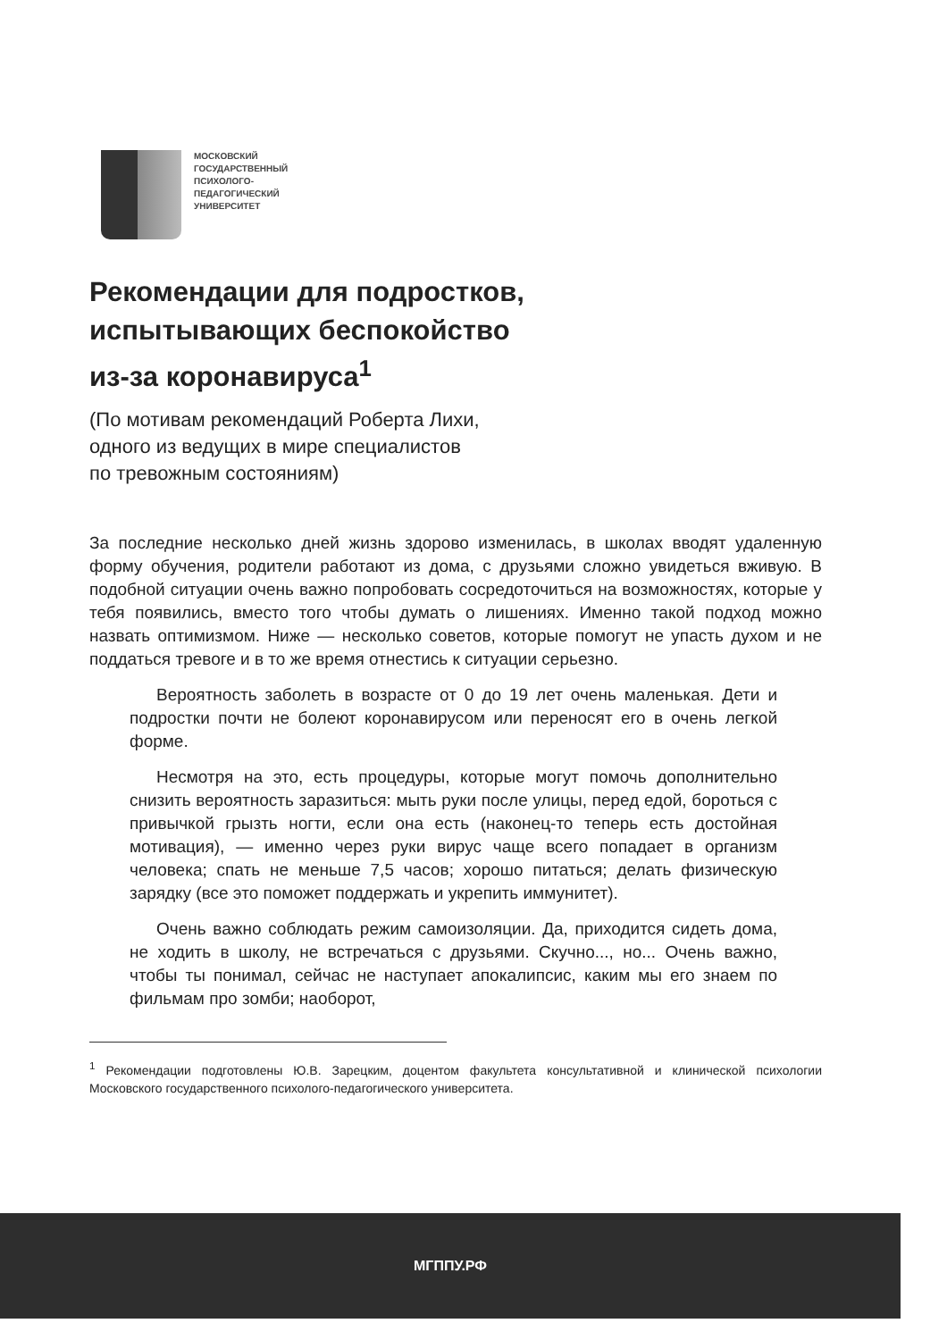МОСКОВСКИЙ
ГОСУДАРСТВЕННЫЙ
ПСИХОЛОГО-
ПЕДАГОГИЧЕСКИЙ
УНИВЕРСИТЕТ
Рекомендации для подростков,
испытывающих беспокойство
из-за коронавируса<sup>1</sup>
(По мотивам рекомендаций Роберта Лихи,
одного из ведущих в мире специалистов
по тревожным состояниям)
За последние несколько дней жизнь здорово изменилась, в школах вводят удаленную форму обучения, родители работают из дома, с друзьями сложно увидеться вживую. В подобной ситуации очень важно попробовать сосредоточиться на возможностях, которые у тебя появились, вместо того чтобы думать о лишениях. Именно такой подход можно назвать оптимизмом. Ниже — несколько советов, которые помогут не упасть духом и не поддаться тревоге и в то же время отнестись к ситуации серьезно.
Вероятность заболеть в возрасте от 0 до 19 лет очень маленькая. Дети и подростки почти не болеют коронавирусом или переносят его в очень легкой форме.
Несмотря на это, есть процедуры, которые могут помочь дополнительно снизить вероятность заразиться: мыть руки после улицы, перед едой, бороться с привычкой грызть ногти, если она есть (наконец-то теперь есть достойная мотивация), — именно через руки вирус чаще всего попадает в организм человека; спать не меньше 7,5 часов; хорошо питаться; делать физическую зарядку (все это поможет поддержать и укрепить иммунитет).
Очень важно соблюдать режим самоизоляции. Да, приходится сидеть дома, не ходить в школу, не встречаться с друзьями. Скучно..., но... Очень важно, чтобы ты понимал, сейчас не наступает апокалипсис, каким мы его знаем по фильмам про зомби; наоборот,
<sup>1</sup> Рекомендации подготовлены Ю.В. Зарецким, доцентом факультета консультативной и клинической психологии Московского государственного психолого-педагогического университета.
МГППУ.РФ